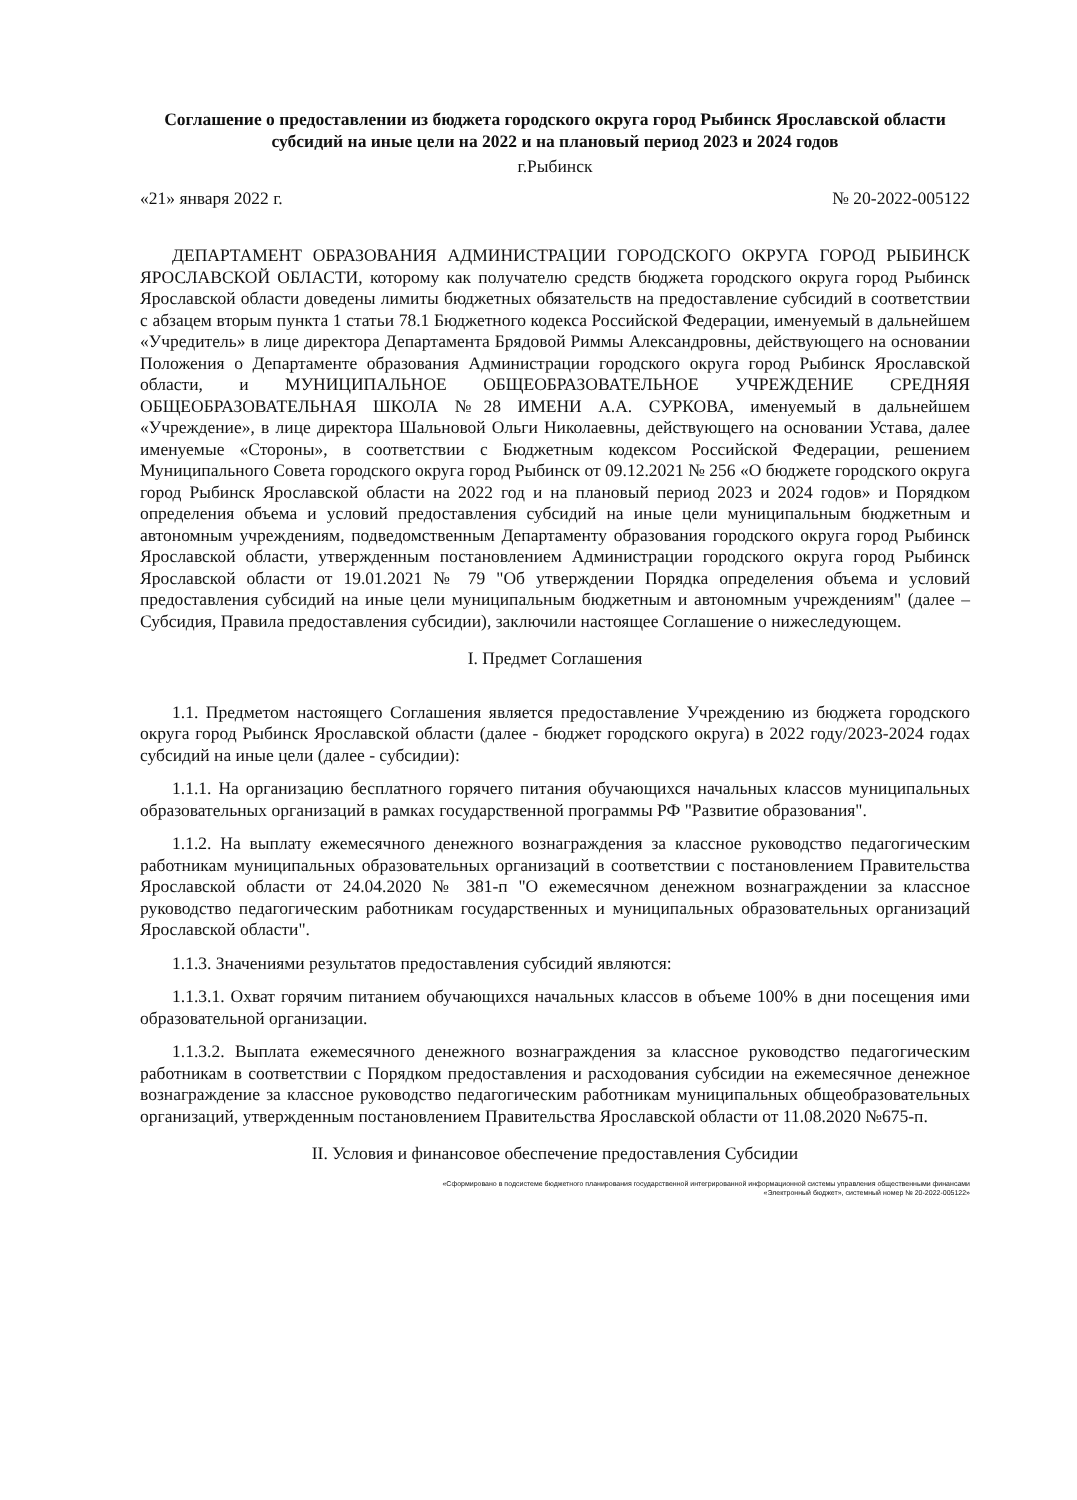Соглашение о предоставлении из бюджета городского округа город Рыбинск Ярославской области субсидий на иные цели на 2022 и на плановый период 2023 и 2024 годов
г.Рыбинск
«21» января 2022 г. № 20-2022-005122
ДЕПАРТАМЕНТ ОБРАЗОВАНИЯ АДМИНИСТРАЦИИ ГОРОДСКОГО ОКРУГА ГОРОД РЫБИНСК ЯРОСЛАВСКОЙ ОБЛАСТИ, которому как получателю средств бюджета городского округа город Рыбинск Ярославской области доведены лимиты бюджетных обязательств на предоставление субсидий в соответствии с абзацем вторым пункта 1 статьи 78.1 Бюджетного кодекса Российской Федерации, именуемый в дальнейшем «Учредитель» в лице директора Департамента Брядовой Риммы Александровны, действующего на основании Положения о Департаменте образования Администрации городского округа город Рыбинск Ярославской области, и МУНИЦИПАЛЬНОЕ ОБЩЕОБРАЗОВАТЕЛЬНОЕ УЧРЕЖДЕНИЕ СРЕДНЯЯ ОБЩЕОБРАЗОВАТЕЛЬНАЯ ШКОЛА №28 ИМЕНИ А.А. СУРКОВА, именуемый в дальнейшем «Учреждение», в лице директора Шальновой Ольги Николаевны, действующего на основании Устава, далее именуемые «Стороны», в соответствии с Бюджетным кодексом Российской Федерации, решением Муниципального Совета городского округа город Рыбинск от 09.12.2021 № 256 «О бюджете городского округа город Рыбинск Ярославской области на 2022 год и на плановый период 2023 и 2024 годов» и Порядком определения объема и условий предоставления субсидий на иные цели муниципальным бюджетным и автономным учреждениям, подведомственным Департаменту образования городского округа город Рыбинск Ярославской области, утвержденным постановлением Администрации городского округа город Рыбинск Ярославской области от 19.01.2021 № 79 "Об утверждении Порядка определения объема и условий предоставления субсидий на иные цели муниципальным бюджетным и автономным учреждениям" (далее – Субсидия, Правила предоставления субсидии), заключили настоящее Соглашение о нижеследующем.
I. Предмет Соглашения
1.1. Предметом настоящего Соглашения является предоставление Учреждению из бюджета городского округа город Рыбинск Ярославской области (далее - бюджет городского округа) в 2022 году/2023-2024 годах субсидий на иные цели (далее - субсидии):
1.1.1. На организацию бесплатного горячего питания обучающихся начальных классов муниципальных образовательных организаций в рамках государственной программы РФ "Развитие образования".
1.1.2. На выплату ежемесячного денежного вознаграждения за классное руководство педагогическим работникам муниципальных образовательных организаций в соответствии с постановлением Правительства Ярославской области от 24.04.2020 № 381-п "О ежемесячном денежном вознаграждении за классное руководство педагогическим работникам государственных и муниципальных образовательных организаций Ярославской области".
1.1.3. Значениями результатов предоставления субсидий являются:
1.1.3.1. Охват горячим питанием обучающихся начальных классов в объеме 100% в дни посещения ими образовательной организации.
1.1.3.2. Выплата ежемесячного денежного вознаграждения за классное руководство педагогическим работникам в соответствии с Порядком предоставления и расходования субсидии на ежемесячное денежное вознаграждение за классное руководство педагогическим работникам муниципальных общеобразовательных организаций, утвержденным постановлением Правительства Ярославской области от 11.08.2020 №675-п.
II. Условия и финансовое обеспечение предоставления Субсидии
«Сформировано в подсистеме бюджетного планирования государственной интегрированной информационной системы управления общественными финансами
«Электронный бюджет», системный номер № 20-2022-005122»